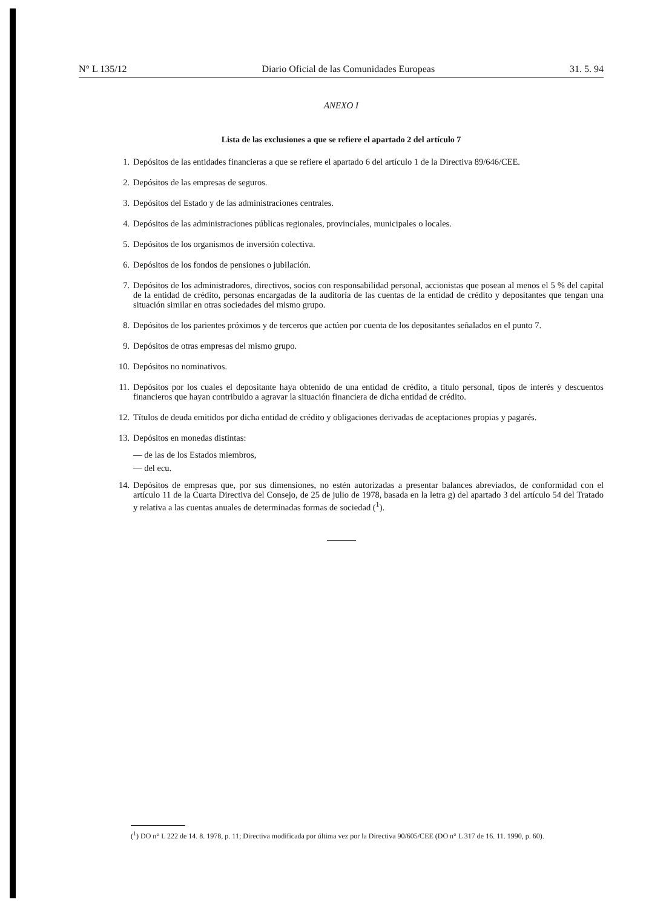N° L 135/12 Diario Oficial de las Comunidades Europeas 31. 5. 94
ANEXO I
Lista de las exclusiones a que se refiere el apartado 2 del artículo 7
1. Depósitos de las entidades financieras a que se refiere el apartado 6 del artículo 1 de la Directiva 89/646/CEE.
2. Depósitos de las empresas de seguros.
3. Depósitos del Estado y de las administraciones centrales.
4. Depósitos de las administraciones públicas regionales, provinciales, municipales o locales.
5. Depósitos de los organismos de inversión colectiva.
6. Depósitos de los fondos de pensiones o jubilación.
7. Depósitos de los administradores, directivos, socios con responsabilidad personal, accionistas que posean al menos el 5 % del capital de la entidad de crédito, personas encargadas de la auditoría de las cuentas de la entidad de crédito y depositantes que tengan una situación similar en otras sociedades del mismo grupo.
8. Depósitos de los parientes próximos y de terceros que actúen por cuenta de los depositantes señalados en el punto 7.
9. Depósitos de otras empresas del mismo grupo.
10. Depósitos no nominativos.
11. Depósitos por los cuales el depositante haya obtenido de una entidad de crédito, a título personal, tipos de interés y descuentos financieros que hayan contribuido a agravar la situación financiera de dicha entidad de crédito.
12. Títulos de deuda emitidos por dicha entidad de crédito y obligaciones derivadas de aceptaciones propias y pagarés.
13. Depósitos en monedas distintas:
— de las de los Estados miembros,
— del ecu.
14. Depósitos de empresas que, por sus dimensiones, no estén autorizadas a presentar balances abreviados, de conformidad con el artículo 11 de la Cuarta Directiva del Consejo, de 25 de julio de 1978, basada en la letra g) del apartado 3 del artículo 54 del Tratado y relativa a las cuentas anuales de determinadas formas de sociedad (<sup>1</sup>).
(<sup>1</sup>) DO n° L 222 de 14. 8. 1978, p. 11; Directiva modificada por última vez por la Directiva 90/605/CEE (DO n° L 317 de 16. 11. 1990, p. 60).